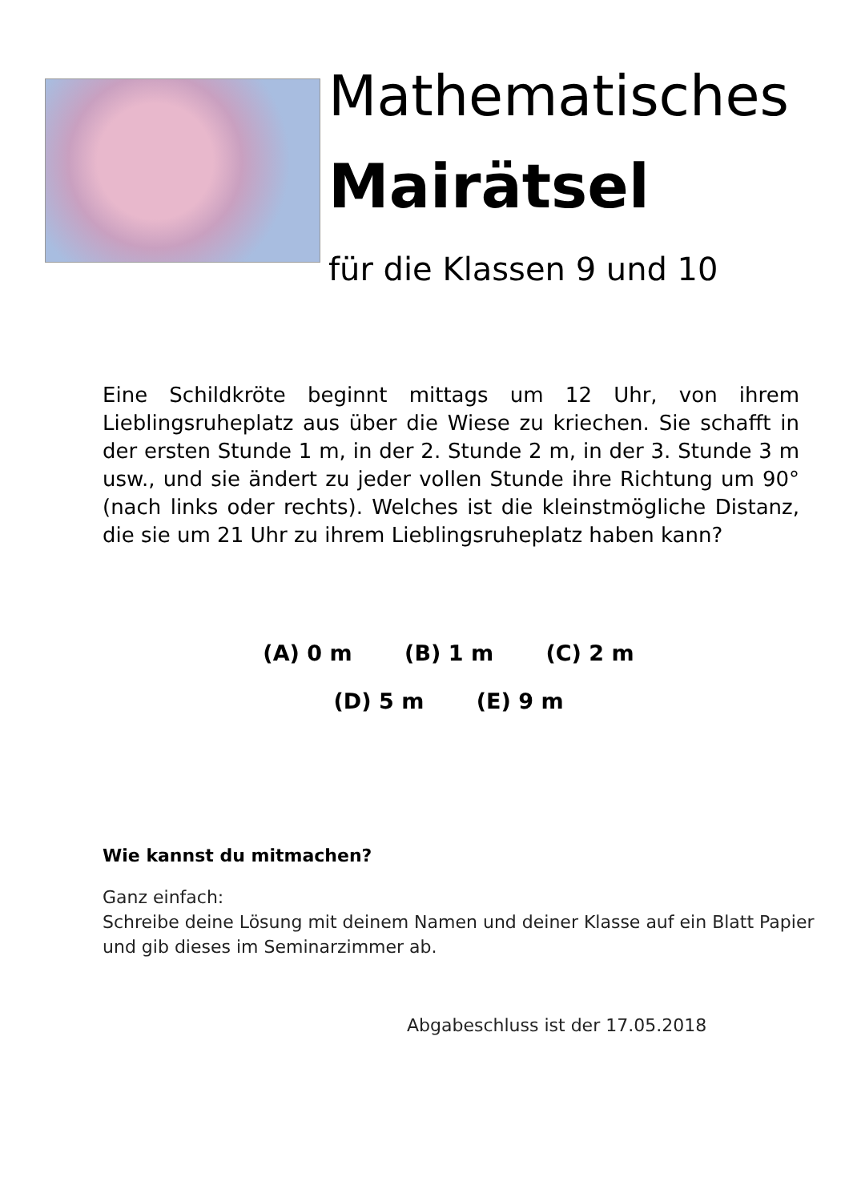Mathematisches
Mairätsel
für die Klassen 9 und 10
Eine Schildkröte beginnt mittags um 12 Uhr, von ihrem Lieblingsruheplatz aus über die Wiese zu kriechen. Sie schafft in der ersten Stunde 1 m, in der 2. Stunde 2 m, in der 3. Stunde 3 m usw., und sie ändert zu jeder vollen Stunde ihre Richtung um 90° (nach links oder rechts). Welches ist die kleinstmögliche Distanz, die sie um 21 Uhr zu ihrem Lieblingsruheplatz haben kann?
(A) 0 m (B) 1 m (C) 2 m
(D) 5 m (E) 9 m
Wie kannst du mitmachen?
Ganz einfach:
Schreibe deine Lösung mit deinem Namen und deiner Klasse auf ein Blatt Papier und gib dieses im Seminarzimmer ab.
Abgabeschluss ist der 17.05.2018